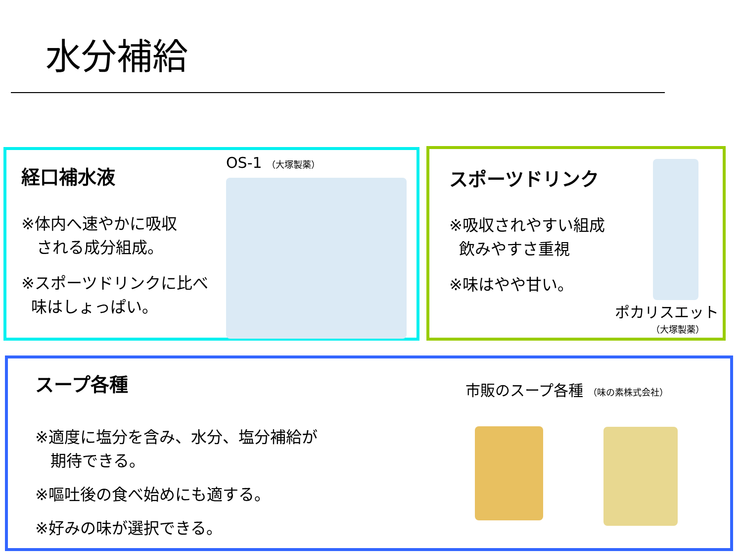水分補給
経口補水液
※体内へ速やかに吸収
される成分組成。
※スポーツドリンクに比べ
味はしょっぱい。
OS-1 （大塚製薬）
スポーツドリンク
※吸収されやすい組成
飲みやすさ重視
※味はやや甘い。
ポカリスエット
（大塚製薬）
スープ各種
※適度に塩分を含み、水分、塩分補給が
期待できる。
※嘔吐後の食べ始めにも適する。
※好みの味が選択できる。
市販のスープ各種 （味の素株式会社）